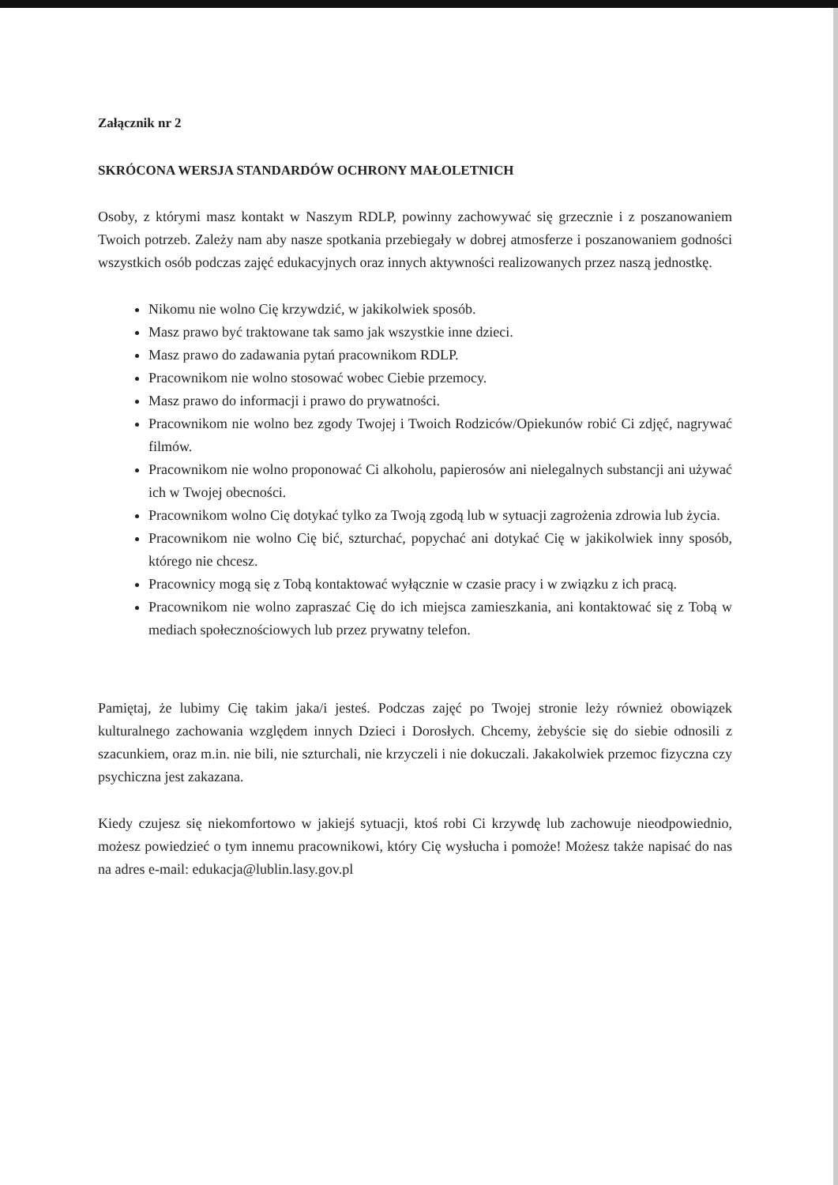Załącznik nr 2
SKRÓCONA WERSJA STANDARDÓW OCHRONY MAŁOLETNICH
Osoby, z którymi masz kontakt w Naszym RDLP, powinny zachowywać się grzecznie i z poszanowaniem Twoich potrzeb. Zależy nam aby nasze spotkania przebiegały w dobrej atmosferze i poszanowaniem godności wszystkich osób podczas zajęć edukacyjnych oraz innych aktywności realizowanych przez naszą jednostkę.
Nikomu nie wolno Cię krzywdzić, w jakikolwiek sposób.
Masz prawo być traktowane tak samo jak wszystkie inne dzieci.
Masz prawo do zadawania pytań pracownikom RDLP.
Pracownikom nie wolno stosować wobec Ciebie przemocy.
Masz prawo do informacji i prawo do prywatności.
Pracownikom nie wolno bez zgody Twojej i Twoich Rodziców/Opiekunów robić Ci zdjęć, nagrywać filmów.
Pracownikom nie wolno proponować Ci alkoholu, papierosów ani nielegalnych substancji ani używać ich w Twojej obecności.
Pracownikom wolno Cię dotykać tylko za Twoją zgodą lub w sytuacji zagrożenia zdrowia lub życia.
Pracownikom nie wolno Cię bić, szturchać, popychać ani dotykać Cię w jakikolwiek inny sposób, którego nie chcesz.
Pracownicy mogą się z Tobą kontaktować wyłącznie w czasie pracy i w związku z ich pracą.
Pracownikom nie wolno zapraszać Cię do ich miejsca zamieszkania, ani kontaktować się z Tobą w mediach społecznościowych lub przez prywatny telefon.
Pamiętaj, że lubimy Cię takim jaka/i jesteś. Podczas zajęć po Twojej stronie leży również obowiązek kulturalnego zachowania względem innych Dzieci i Dorosłych. Chcemy, żebyście się do siebie odnosili z szacunkiem, oraz m.in. nie bili, nie szturchali, nie krzyczeli i nie dokuczali. Jakakolwiek przemoc fizyczna czy psychiczna jest zakazana.
Kiedy czujesz się niekomfortowo w jakiejś sytuacji, ktoś robi Ci krzywdę lub zachowuje nieodpowiednio, możesz powiedzieć o tym innemu pracownikowi, który Cię wysłucha i pomoże! Możesz także napisać do nas na adres e-mail: edukacja@lublin.lasy.gov.pl